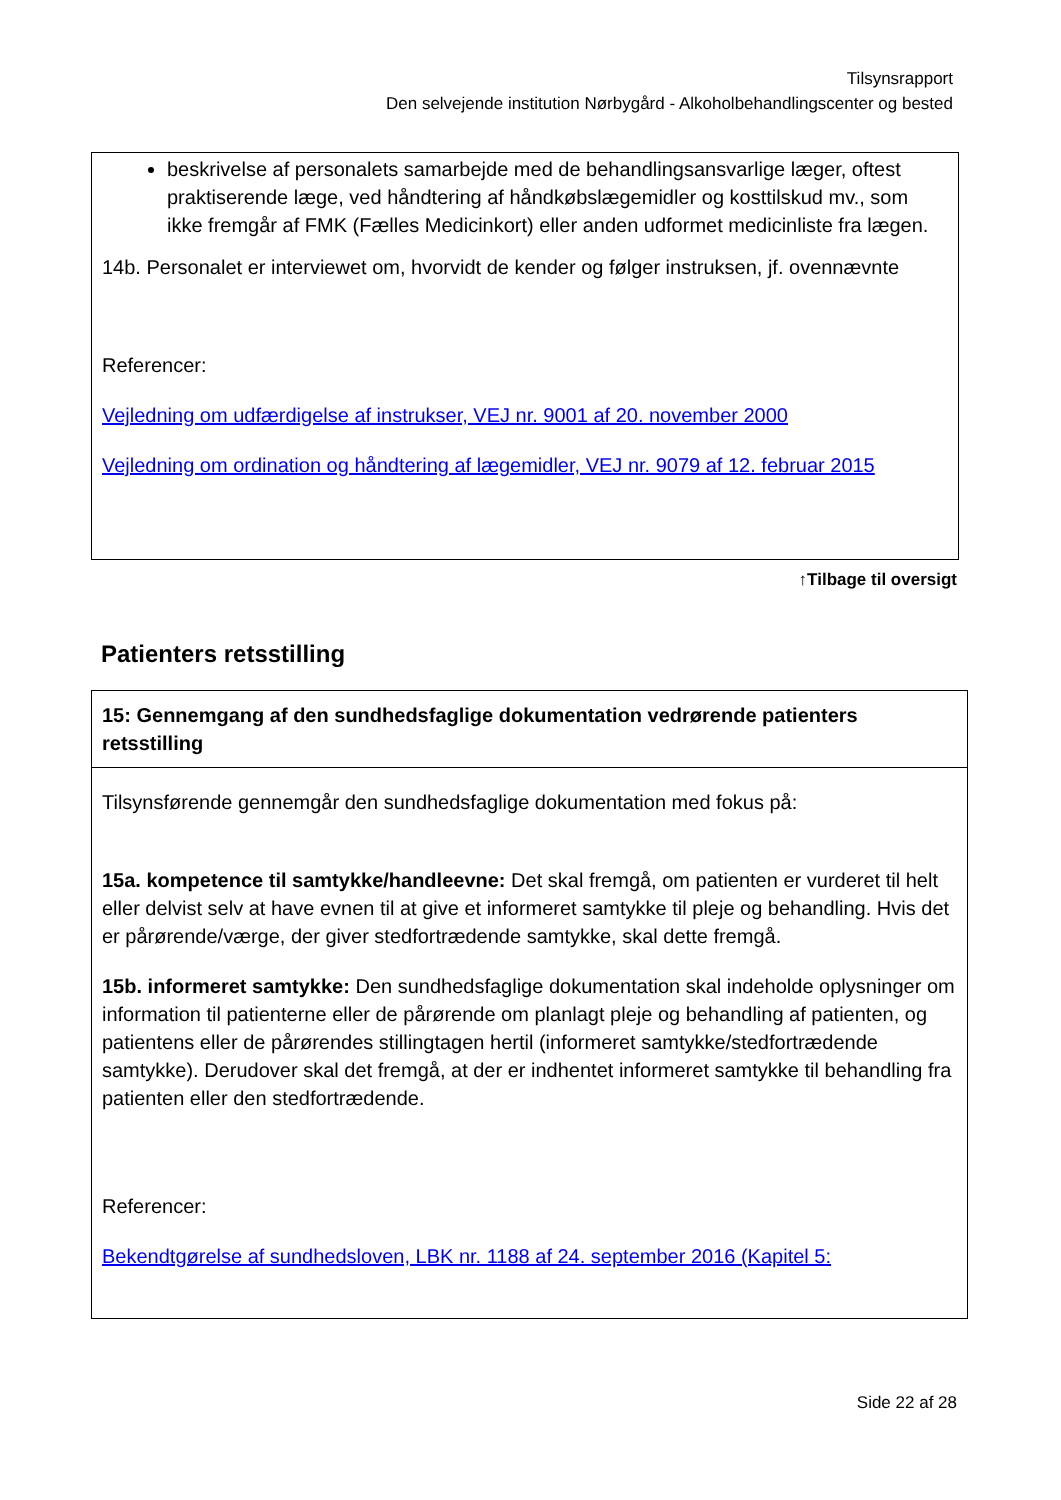Tilsynsrapport
Den selvejende institution Nørbygård - Alkoholbehandlingscenter og bested
beskrivelse af personalets samarbejde med de behandlingsansvarlige læger, oftest praktiserende læge, ved håndtering af håndkøbslægemidler og kosttilskud mv., som ikke fremgår af FMK (Fælles Medicinkort) eller anden udformet medicinliste fra lægen.
14b. Personalet er interviewet om, hvorvidt de kender og følger instruksen, jf. ovennævnte
Referencer:
Vejledning om udfærdigelse af instrukser, VEJ nr. 9001 af 20. november 2000
Vejledning om ordination og håndtering af lægemidler, VEJ nr. 9079 af 12. februar 2015
↑Tilbage til oversigt
Patienters retsstilling
| 15: Gennemgang af den sundhedsfaglige dokumentation vedrørende patienters retsstilling |
| --- |
| Tilsynsførende gennemgår den sundhedsfaglige dokumentation med fokus på: 15a. kompetence til samtykke/handleevne: Det skal fremgå, om patienten er vurderet til helt eller delvist selv at have evnen til at give et informeret samtykke til pleje og behandling. Hvis det er pårørende/værge, der giver stedfortrædende samtykke, skal dette fremgå. 15b. informeret samtykke: Den sundhedsfaglige dokumentation skal indeholde oplysninger om information til patienterne eller de pårørende om planlagt pleje og behandling af patienten, og patientens eller de pårørendes stillingtagen hertil (informeret samtykke/stedfortrædende samtykke). Derudover skal det fremgå, at der er indhentet informeret samtykke til behandling fra patienten eller den stedfortrædende. Referencer: Bekendtgørelse af sundhedsloven, LBK nr. 1188 af 24. september 2016 (Kapitel 5: |
Side 22 af 28